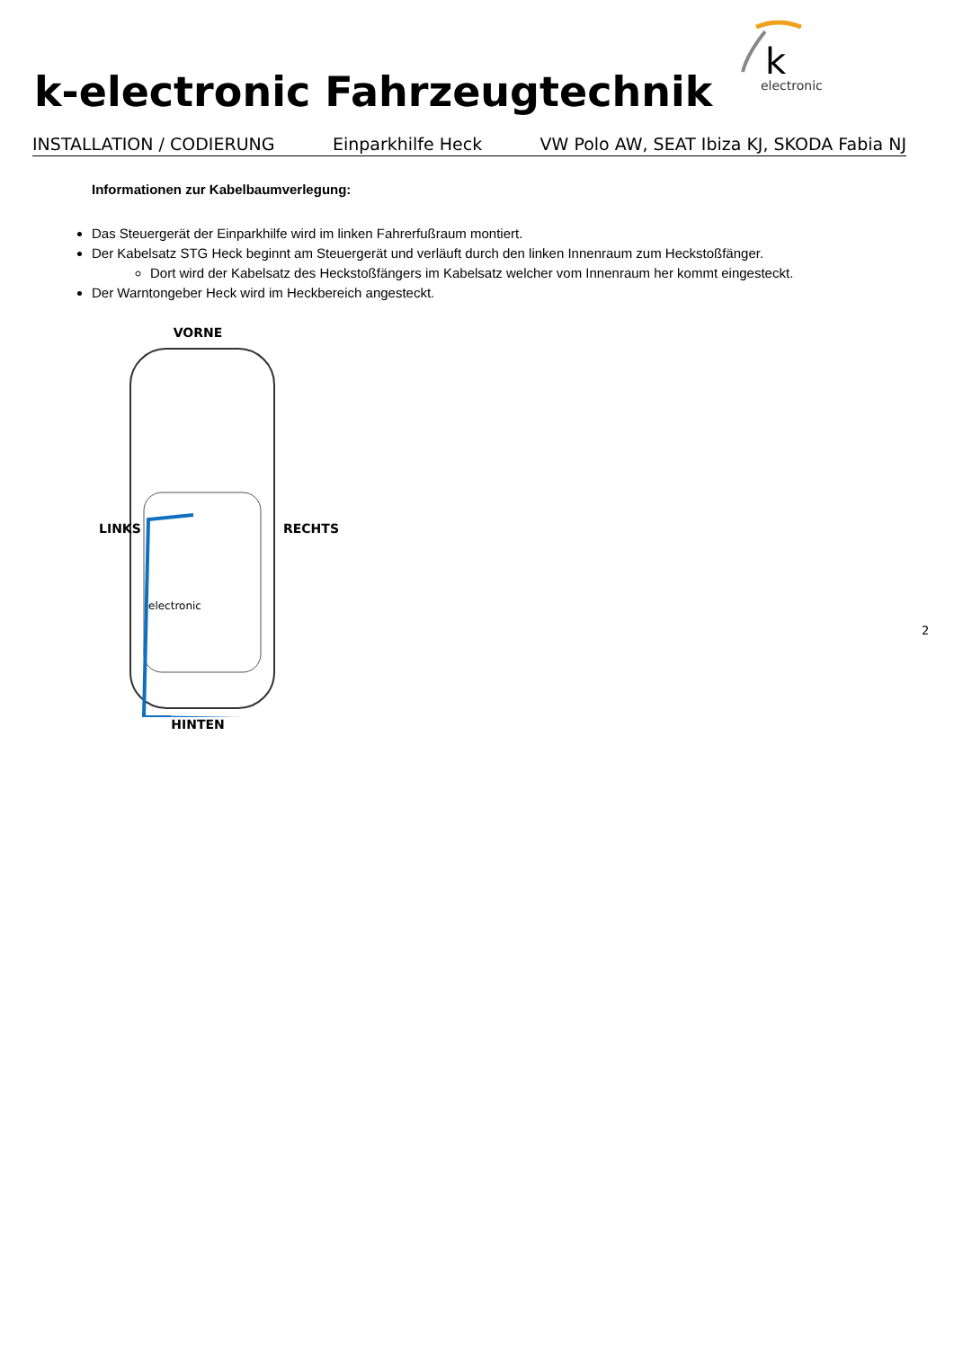k-electronic Fahrzeugtechnik
k
electronic
INSTALLATION / CODIERUNG Einparkhilfe Heck VW Polo AW, SEAT Ibiza KJ, SKODA Fabia NJ
Informationen zur Kabelbaumverlegung:
Das Steuergerät der Einparkhilfe wird im linken Fahrerfußraum montiert.
Der Kabelsatz STG Heck beginnt am Steuergerät und verläuft durch den linken Innenraum zum Heckstoßfänger.
Dort wird der Kabelsatz des Heckstoßfängers im Kabelsatz welcher vom Innenraum her kommt eingesteckt.
Der Warntongeber Heck wird im Heckbereich angesteckt.
VORNE
electronic
HINTEN
LINKS RECHTS
2